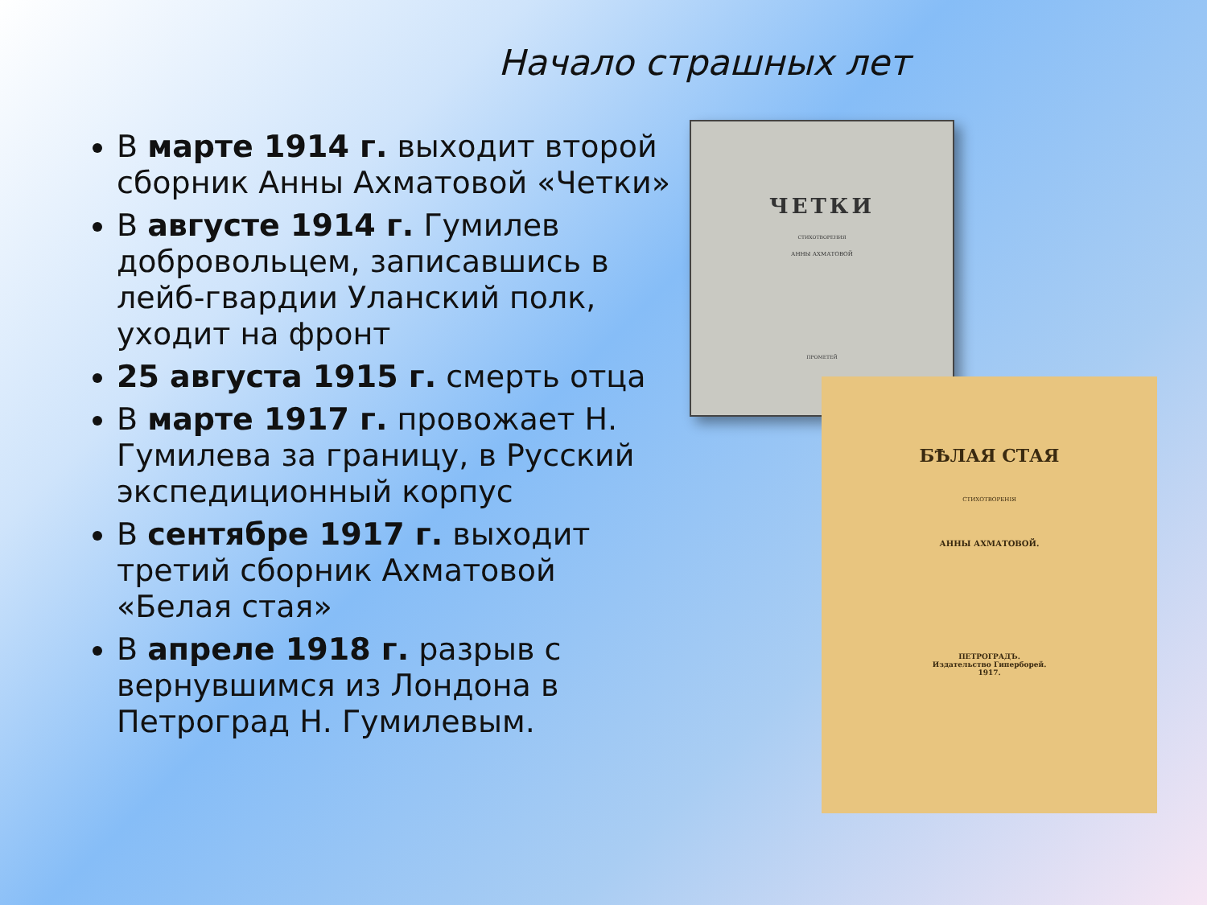Начало страшных лет
В марте 1914 г. выходит второй сборник Анны Ахматовой «Четки»
В августе 1914 г. Гумилев добровольцем, записавшись в лейб-гвардии Уланский полк, уходит на фронт
25 августа 1915 г. смерть отца
В марте 1917 г. провожает Н. Гумилева за границу, в Русский экспедиционный корпус
В сентябре 1917 г. выходит третий сборник Ахматовой «Белая стая»
В апреле 1918 г. разрыв с вернувшимся из Лондона в Петроград Н. Гумилевым.
ЧЕТКИ
СТИХОТВОРЕНИЯ
АННЫ АХМАТОВОЙ
ПРОМЕТЕЙ
БѢЛАЯ СТАЯ
СТИХОТВОРЕНІЯ
АННЫ АХМАТОВОЙ.
ПЕТРОГРАДЪ.
Издательство Гиперборей.
1917.